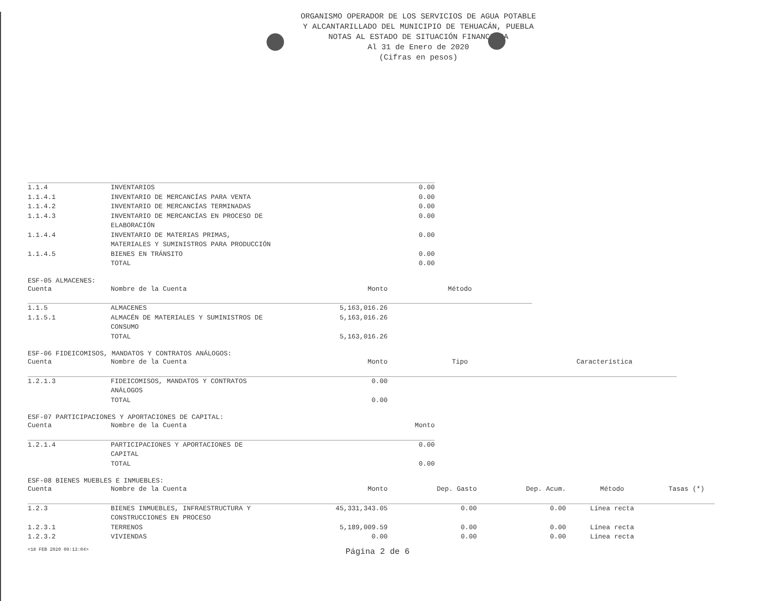ORGANISMO OPERADOR DE LOS SERVICIOS DE AGUA POTABLE
Y ALCANTARILLADO DEL MUNICIPIO DE TEHUACÁN, PUEBLA
NOTAS AL ESTADO DE SITUACIÓN FINANCIERA
Al 31 de Enero de 2020
(Cifras en pesos)
| 1.1.4 | INVENTARIOS | 0.00 |
| 1.1.4.1 | INVENTARIO DE MERCANCÍAS PARA VENTA | 0.00 |
| 1.1.4.2 | INVENTARIO DE MERCANCÍAS TERMINADAS | 0.00 |
| 1.1.4.3 | INVENTARIO DE MERCANCÍAS EN PROCESO DE ELABORACIÓN | 0.00 |
| 1.1.4.4 | INVENTARIO DE MATERIAS PRIMAS, MATERIALES Y SUMINISTROS PARA PRODUCCIÓN | 0.00 |
| 1.1.4.5 | BIENES EN TRÁNSITO | 0.00 |
| | TOTAL | 0.00 |
ESF-05 ALMACENES:
| Cuenta | Nombre de la Cuenta | Monto | Método |
| --- | --- | --- | --- |
| 1.1.5 | ALMACENES | 5,163,016.26 | |
| 1.1.5.1 | ALMACÉN DE MATERIALES Y SUMINISTROS DE CONSUMO | 5,163,016.26 | |
| | TOTAL | 5,163,016.26 | |
ESF-06 FIDEICOMISOS, MANDATOS Y CONTRATOS ANÁLOGOS:
| Cuenta | Nombre de la Cuenta | Monto | Tipo | Característica |
| --- | --- | --- | --- | --- |
| 1.2.1.3 | FIDEICOMISOS, MANDATOS Y CONTRATOS ANÁLOGOS | 0.00 | | |
| | TOTAL | 0.00 | | |
ESF-07 PARTICIPACIONES Y APORTACIONES DE CAPITAL:
| Cuenta | Nombre de la Cuenta | Monto |
| --- | --- | --- |
| 1.2.1.4 | PARTICIPACIONES Y APORTACIONES DE CAPITAL | 0.00 |
| | TOTAL | 0.00 |
ESF-08 BIENES MUEBLES E INMUEBLES:
| Cuenta | Nombre de la Cuenta | Monto | Dep. Gasto | Dep. Acum. | Método | Tasas (*) |
| --- | --- | --- | --- | --- | --- | --- |
| 1.2.3 | BIENES INMUEBLES, INFRAESTRUCTURA Y CONSTRUCCIONES EN PROCESO | 45,331,343.05 | 0.00 | 0.00 | Línea recta | |
| 1.2.3.1 | TERRENOS | 5,189,009.59 | 0.00 | 0.00 | Línea recta | |
| 1.2.3.2 | VIVIENDAS | 0.00 | 0.00 | 0.00 | Línea recta | |
<18 FEB 2020 09:13:04> Página 2 de 6